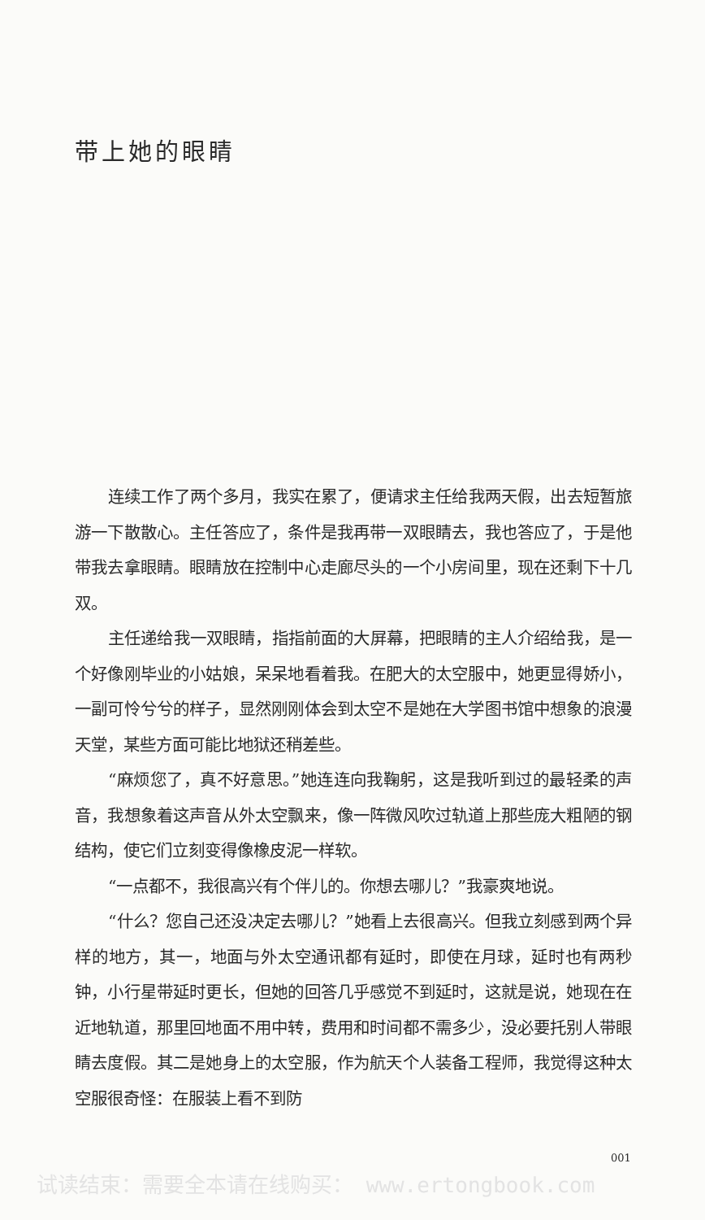带上她的眼睛
连续工作了两个多月，我实在累了，便请求主任给我两天假，出去短暂旅游一下散散心。主任答应了，条件是我再带一双眼睛去，我也答应了，于是他带我去拿眼睛。眼睛放在控制中心走廊尽头的一个小房间里，现在还剩下十几双。
主任递给我一双眼睛，指指前面的大屏幕，把眼睛的主人介绍给我，是一个好像刚毕业的小姑娘，呆呆地看着我。在肥大的太空服中，她更显得娇小，一副可怜兮兮的样子，显然刚刚体会到太空不是她在大学图书馆中想象的浪漫天堂，某些方面可能比地狱还稍差些。
“麻烦您了，真不好意思。”她连连向我鞠躬，这是我听到过的最轻柔的声音，我想象着这声音从外太空飘来，像一阵微风吹过轨道上那些庞大粗陋的钢结构，使它们立刻变得像橡皮泥一样软。
“一点都不，我很高兴有个伴儿的。你想去哪儿？”我豪爽地说。
“什么？您自己还没决定去哪儿？”她看上去很高兴。但我立刻感到两个异样的地方，其一，地面与外太空通讯都有延时，即使在月球，延时也有两秒钟，小行星带延时更长，但她的回答几乎感觉不到延时，这就是说，她现在在近地轨道，那里回地面不用中转，费用和时间都不需多少，没必要托别人带眼睛去度假。其二是她身上的太空服，作为航天个人装备工程师，我觉得这种太空服很奇怪：在服装上看不到防
001
试读结束：需要全本请在线购买： www.ertongbook.com